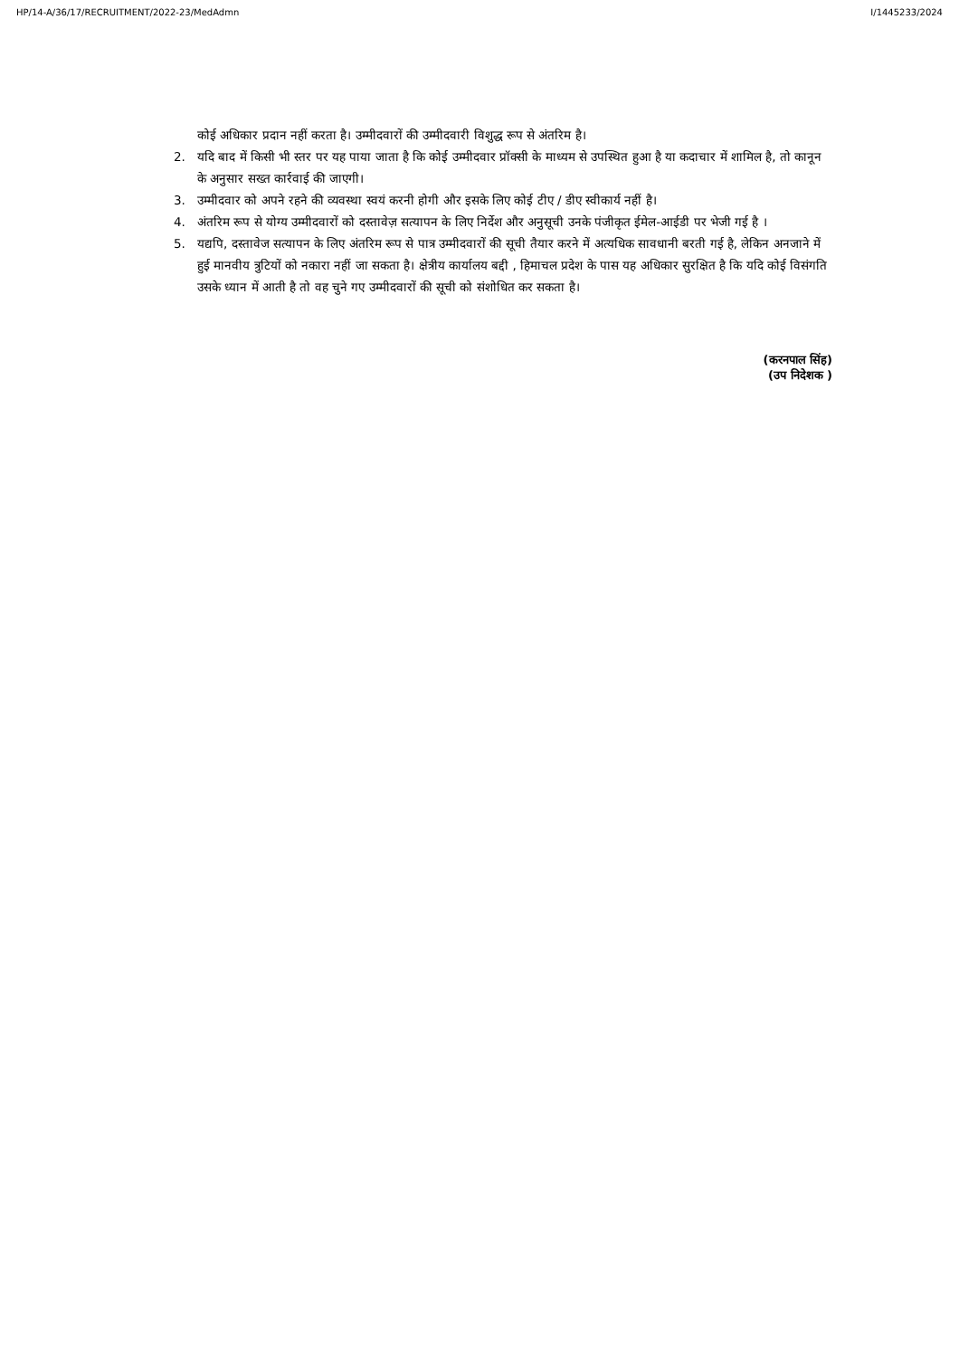HP/14-A/36/17/RECRUITMENT/2022-23/MedAdmn I/1445233/2024
कोई अधिकार प्रदान नहीं करता है। उम्मीदवारों की उम्मीदवारी विशुद्ध रूप से अंतरिम है।
2. यदि बाद में किसी भी स्तर पर यह पाया जाता है कि कोई उम्मीदवार प्रॉक्सी के माध्यम से उपस्थित हुआ है या कदाचार में शामिल है, तो कानून के अनुसार सख्त कार्रवाई की जाएगी।
3. उम्मीदवार को अपने रहने की व्यवस्था स्वयं करनी होगी और इसके लिए कोई टीए / डीए स्वीकार्य नहीं है।
4. अंतरिम रूप से योग्य उम्मीदवारों को दस्तावेज़ सत्यापन के लिए निर्देश और अनुसूची उनके पंजीकृत ईमेल-आईडी पर भेजी गई है ।
5. यद्यपि, दस्तावेज सत्यापन के लिए अंतरिम रूप से पात्र उम्मीदवारों की सूची तैयार करने में अत्यधिक सावधानी बरती गई है, लेकिन अनजाने में हुई मानवीय त्रुटियों को नकारा नहीं जा सकता है। क्षेत्रीय कार्यालय बद्दी , हिमाचल प्रदेश के पास यह अधिकार सुरक्षित है कि यदि कोई विसंगति उसके ध्यान में आती है तो वह चुने गए उम्मीदवारों की सूची को संशोधित कर सकता है।
(करनपाल सिंह)
(उप निदेशक )